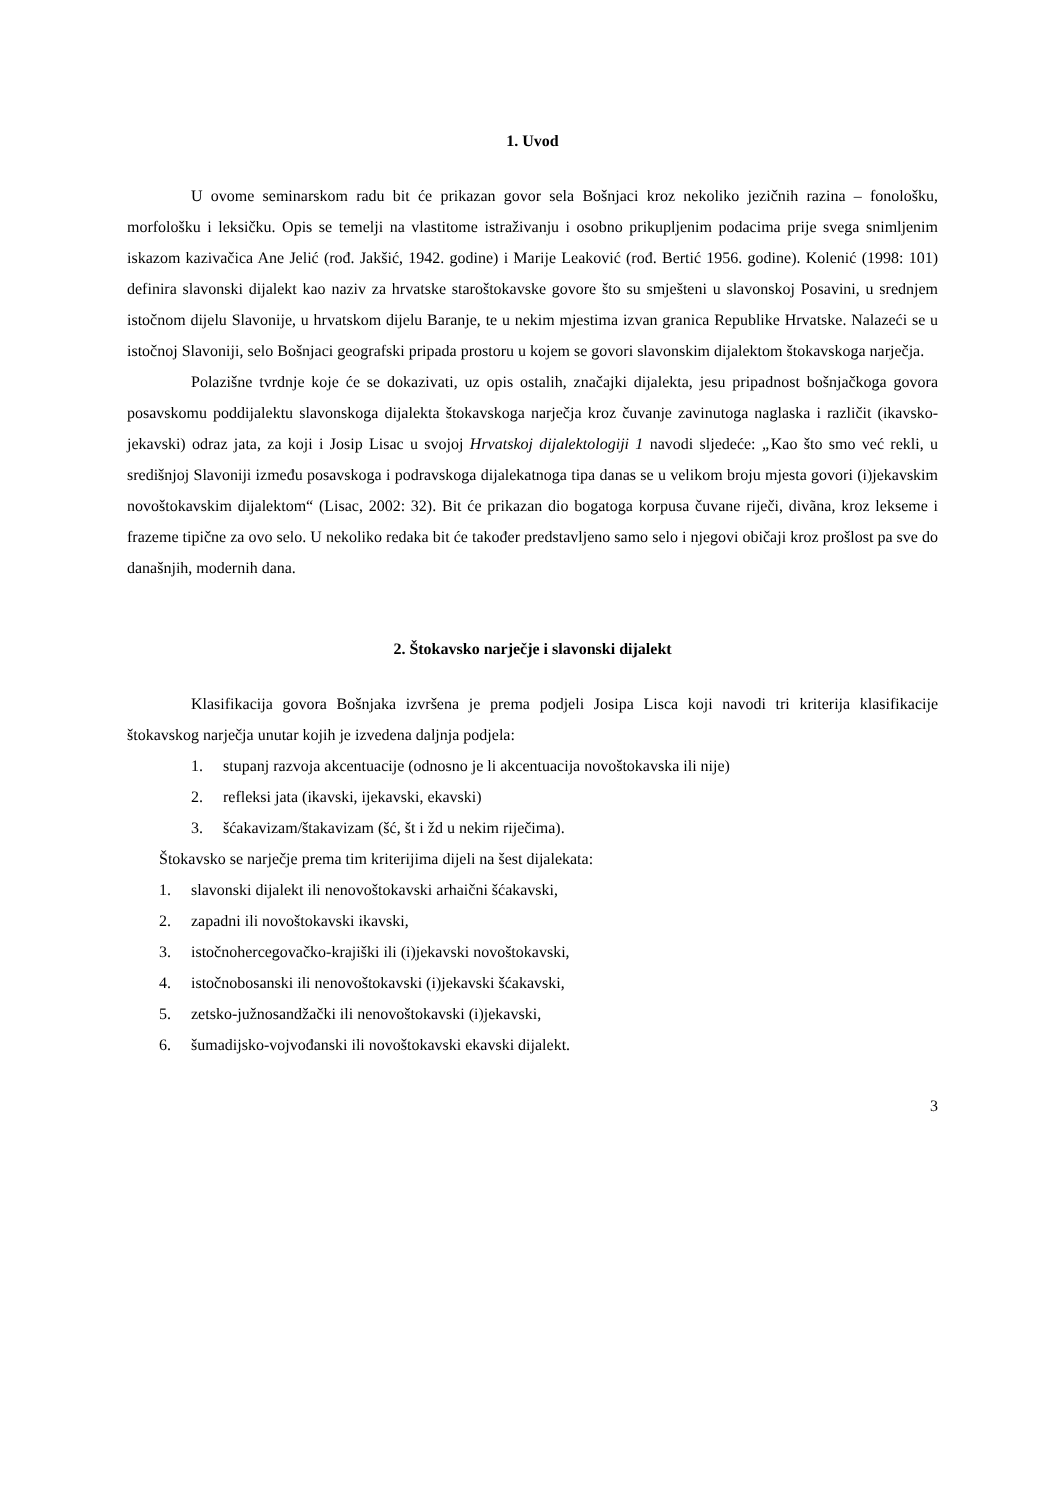1. Uvod
U ovome seminarskom radu bit će prikazan govor sela Bošnjaci kroz nekoliko jezičnih razina – fonološku, morfološku i leksičku. Opis se temelji na vlastitome istraživanju i osobno prikupljenim podacima prije svega snimljenim iskazom kazivačica Ane Jelić (rođ. Jakšić, 1942. godine) i Marije Leaković (rođ. Bertić 1956. godine). Kolenić (1998: 101) definira slavonski dijalekt kao naziv za hrvatske staroštokavske govore što su smješteni u slavonskoj Posavini, u srednjem istočnom dijelu Slavonije, u hrvatskom dijelu Baranje, te u nekim mjestima izvan granica Republike Hrvatske. Nalazeći se u istočnoj Slavoniji, selo Bošnjaci geografski pripada prostoru u kojem se govori slavonskim dijalektom štokavskoga narječja.
Polazišne tvrdnje koje će se dokazivati, uz opis ostalih, značajki dijalekta, jesu pripadnost bošnjačkoga govora posavskomu poddijalektu slavonskoga dijalekta štokavskoga narječja kroz čuvanje zavinutoga naglaska i različit (ikavsko-jekavski) odraz jata, za koji i Josip Lisac u svojoj Hrvatskoj dijalektologiji 1 navodi sljedeće: „Kao što smo već rekli, u središnjoj Slavoniji između posavskoga i podravskoga dijalekatnoga tipa danas se u velikom broju mjesta govori (i)jekavskim novoštokavskim dijalektom“ (Lisac, 2002: 32). Bit će prikazan dio bogatoga korpusa čuvane riječi, divãna, kroz lekseme i frazeme tipične za ovo selo. U nekoliko redaka bit će također predstavljeno samo selo i njegovi običaji kroz prošlost pa sve do današnjih, modernih dana.
2. Štokavsko narječje i slavonski dijalekt
Klasifikacija govora Bošnjaka izvršena je prema podjeli Josipa Lisca koji navodi tri kriterija klasifikacije štokavskog narječja unutar kojih je izvedena daljnja podjela:
1. stupanj razvoja akcentuacije (odnosno je li akcentuacija novoštokavska ili nije)
2. refleksi jata (ikavski, ijekavski, ekavski)
3. šćakavizam/štakavizam (šć, št i žd u nekim riječima).
Štokavsko se narječje prema tim kriterijima dijeli na šest dijalekata:
1. slavonski dijalekt ili nenovoštokavski arhaični šćakavski,
2. zapadni ili novoštokavski ikavski,
3. istočnohercegovačko-krajiški ili (i)jekavski novoštokavski,
4. istočnobosanski ili nenovoštokavski (i)jekavski šćakavski,
5. zetsko-južnosandžački ili nenovoštokavski (i)jekavski,
6. šumadijsko-vojvođanski ili novoštokavski ekavski dijalekt.
3